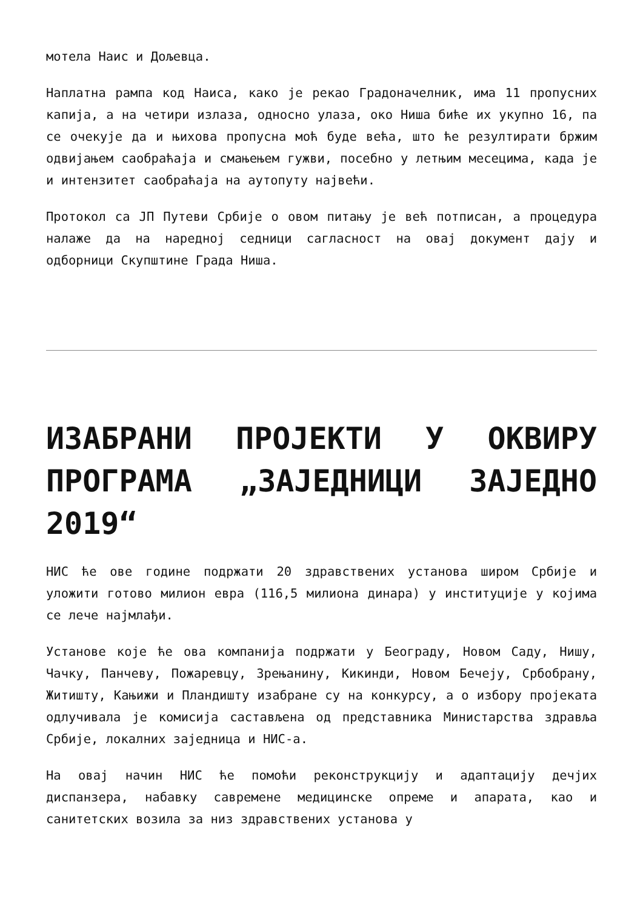мотела Наис и Дољевца.
Наплатна рампа код Наиса, како је рекао Градоначелник, има 11 пропусних капија, а на четири излаза, односно улаза, око Ниша биће их укупно 16, па се очекује да и њихова пропусна моћ буде већа, што ће резултирати бржим одвијањем саобраћаја и смањењем гужви, посебно у летњим месецима, када је и интензитет саобраћаја на аутопуту највећи.
Протокол са ЈП Путеви Србије о овом питању је већ потписан, а процедура налаже да на наредној седници сагласност на овај документ дају и одборници Скупштине Града Ниша.
ИЗАБРАНИ ПРОЈЕКТИ У ОКВИРУ ПРОГРАМА „ЗАЈЕДНИЦИ ЗАЈЕДНО 2019“
НИС ће ове године подржати 20 здравствених установа широм Србије и уложити готово милион евра (116,5 милиона динара) у институције у којима се лече најмлађи.
Установе које ће ова компанија подржати у Београду, Новом Саду, Нишу, Чачку, Панчеву, Пожаревцу, Зрењанину, Кикинди, Новом Бечеју, Србобрану, Житишту, Кањижи и Пландишту изабране су на конкурсу, а о избору пројеката одлучивала је комисија састављена од представника Министарства здравља Србије, локалних заједница и НИС-а.
На овај начин НИС ће помоћи реконструкцију и адаптацију дечјих диспанзера, набавку савремене медицинске опреме и апарата, као и санитетских возила за низ здравствених установа у